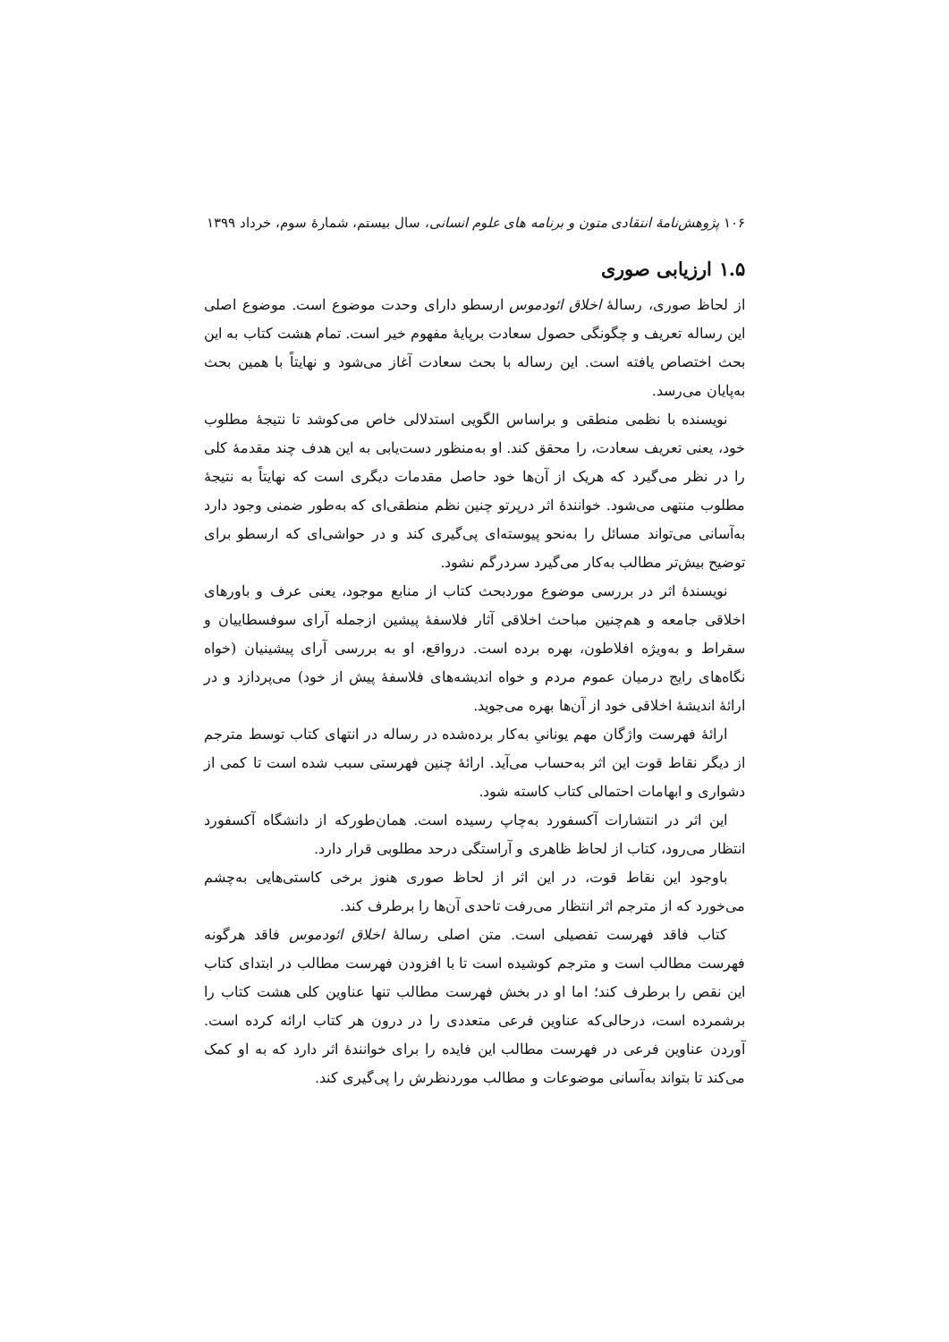۱۰۶ پژوهش‌نامهٔ انتقادی متون و برنامه‌ های علوم انسانی، سال بیستم، شمارهٔ سوم، خرداد ۱۳۹۹
۱.۵ ارزیابی صوری
از لحاظ صوری، رسالهٔ اخلاق ائودموس ارسطو دارای وحدت موضوع است. موضوع اصلی این رساله تعریف و چگونگی حصول سعادت برپایهٔ مفهوم خیر است. تمام هشت کتاب به این بحث اختصاص یافته است. این رساله با بحث سعادت آغاز می‌شود و نهایتاً با همین بحث به‌پایان می‌رسد.
نویسنده با نظمی منطقی و براساس الگویی استدلالی خاص می‌کوشد تا نتیجهٔ مطلوب خود، یعنی تعریف سعادت، را محقق کند. او به‌منظور دست‌یابی به این هدف چند مقدمهٔ کلی را در نظر می‌گیرد که هریک از آن‌ها خود حاصل مقدمات دیگری است که نهایتاً به نتیجهٔ مطلوب منتهی می‌شود. خوانندهٔ اثر درپرتو چنین نظم منطقی‌ای که به‌طور ضمنی وجود دارد به‌آسانی می‌تواند مسائل را به‌نحو پیوسته‌ای پی‌گیری کند و در حواشی‌ای که ارسطو برای توضیح بیش‌تر مطالب به‌کار می‌گیرد سردرگم نشود.
نویسندهٔ اثر در بررسی موضوع موردبحث کتاب از منابع موجود، یعنی عرف و باورهای اخلاقی جامعه و هم‌چنین مباحث اخلاقی آثار فلاسفهٔ پیشین ازجمله آرای سوفسطاییان و سقراط و به‌ویژه افلاطون، بهره برده است. درواقع، او به بررسی آرای پیشینیان (خواه نگاه‌های رایج درمیان عموم مردم و خواه اندیشه‌های فلاسفهٔ پیش از خود) می‌پردازد و در ارائهٔ اندیشهٔ اخلاقی خود از آن‌ها بهره می‌جوید.
ارائهٔ فهرست واژگان مهم یونانیِ به‌کار برده‌شده در رساله در انتهای کتاب توسط مترجم از دیگر نقاط قوت این اثر به‌حساب می‌آید. ارائهٔ چنین فهرستی سبب شده است تا کمی از دشواری و ابهامات احتمالی کتاب کاسته شود.
این اثر در انتشارات آکسفورد به‌چاپ رسیده است. همان‌طورکه از دانشگاه آکسفورد انتظار می‌رود، کتاب از لحاظ ظاهری و آراستگی درحد مطلوبی قرار دارد.
باوجود این نقاط قوت، در این اثر از لحاظ صوری هنوز برخی کاستی‌هایی به‌چشم می‌خورد که از مترجم اثر انتظار می‌رفت تاحدی آن‌ها را برطرف کند.
کتاب فاقد فهرست تفصیلی است. متن اصلی رسالهٔ اخلاق ائودموس فاقد هرگونه فهرست مطالب است و مترجم کوشیده است تا با افزودن فهرست مطالب در ابتدای کتاب این نقص را برطرف کند؛ اما او در بخش فهرست مطالب تنها عناوین کلی هشت کتاب را برشمرده است، درحالی‌که عناوین فرعی متعددی را در درون هر کتاب ارائه کرده است. آوردن عناوین فرعی در فهرست مطالب این فایده را برای خوانندهٔ اثر دارد که به او کمک می‌کند تا بتواند به‌آسانی موضوعات و مطالب موردنظرش را پی‌گیری کند.